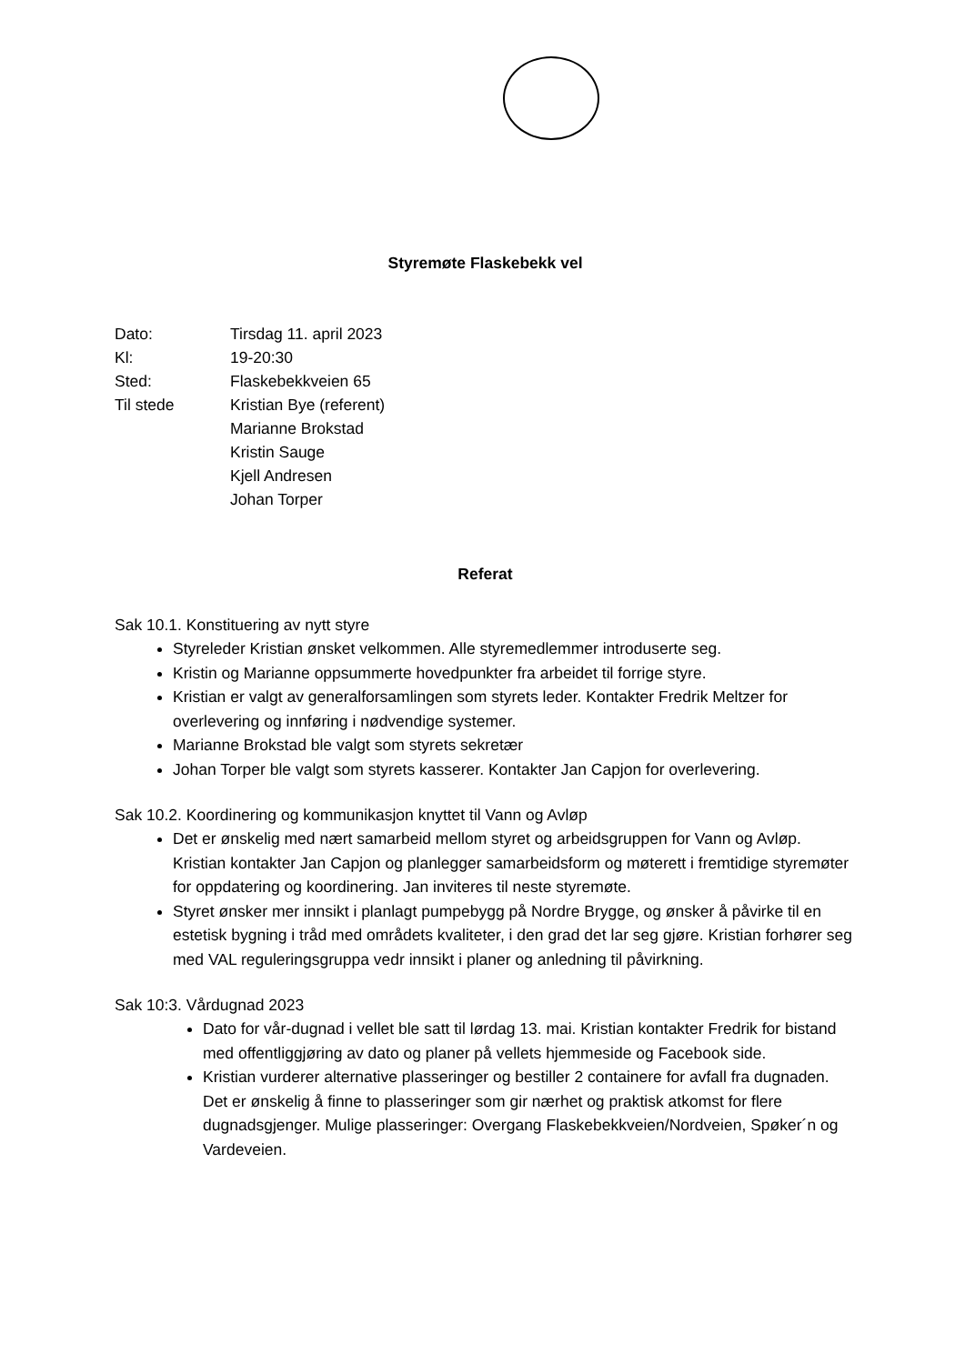Styremøte Flaskebekk vel
| Dato: | Tirsdag 11. april 2023 |
| Kl: | 19-20:30 |
| Sted: | Flaskebekkveien 65 |
| Til stede | Kristian Bye (referent) Marianne Brokstad Kristin Sauge Kjell Andresen Johan Torper |
Referat
Sak 10.1. Konstituering av nytt styre
Styreleder Kristian ønsket velkommen. Alle styremedlemmer introduserte seg.
Kristin og Marianne oppsummerte hovedpunkter fra arbeidet til forrige styre.
Kristian er valgt av generalforsamlingen som styrets leder. Kontakter Fredrik Meltzer for overlevering og innføring i nødvendige systemer.
Marianne Brokstad ble valgt som styrets sekretær
Johan Torper ble valgt som styrets kasserer. Kontakter Jan Capjon for overlevering.
Sak 10.2. Koordinering og kommunikasjon knyttet til Vann og Avløp
Det er ønskelig med nært samarbeid mellom styret og arbeidsgruppen for Vann og Avløp. Kristian kontakter Jan Capjon og planlegger samarbeidsform og møterett i fremtidige styremøter for oppdatering og koordinering. Jan inviteres til neste styremøte.
Styret ønsker mer innsikt i planlagt pumpebygg på Nordre Brygge, og ønsker å påvirke til en estetisk bygning i tråd med områdets kvaliteter, i den grad det lar seg gjøre. Kristian forhører seg med VAL reguleringsgruppa vedr innsikt i planer og anledning til påvirkning.
Sak 10:3. Vårdugnad 2023
Dato for vår-dugnad i vellet ble satt til lørdag 13. mai. Kristian kontakter Fredrik for bistand med offentliggjøring av dato og planer på vellets hjemmeside og Facebook side.
Kristian vurderer alternative plasseringer og bestiller 2 containere for avfall fra dugnaden. Det er ønskelig å finne to plasseringer som gir nærhet og praktisk atkomst for flere dugnadsgjenger. Mulige plasseringer: Overgang Flaskebekkveien/Nordveien, Spøker´n og Vardeveien.